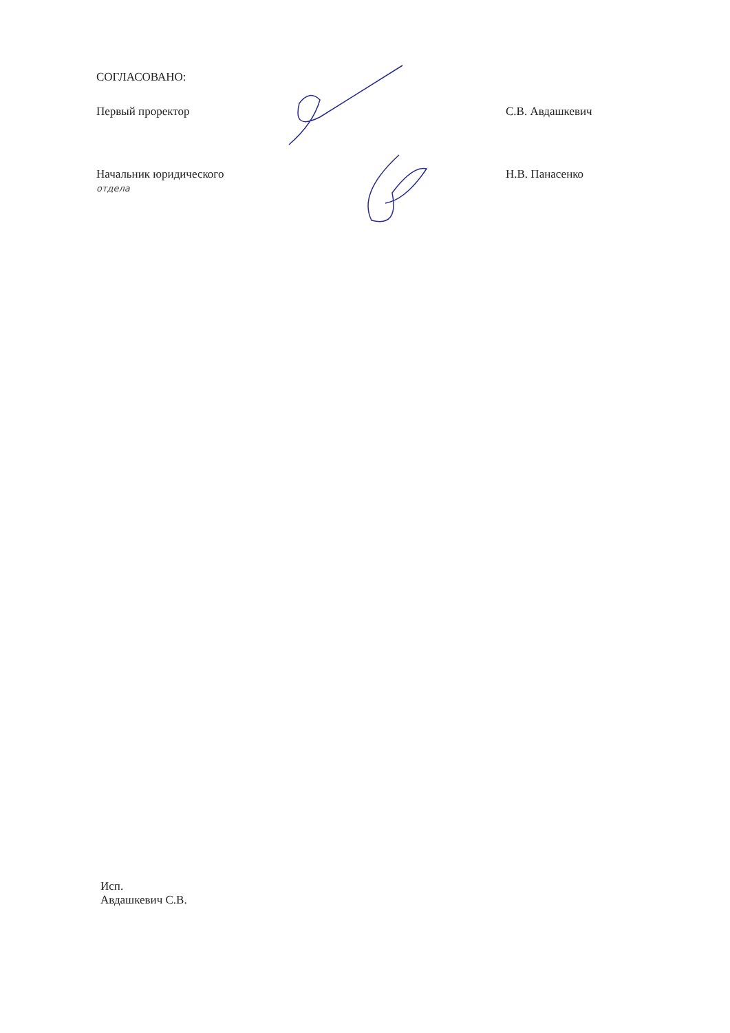СОГЛАСОВАНО:
Первый проректор С.В. Авдашкевич
Начальник юридического
отдела
Н.В. Панасенко
Исп.
Авдашкевич С.В.